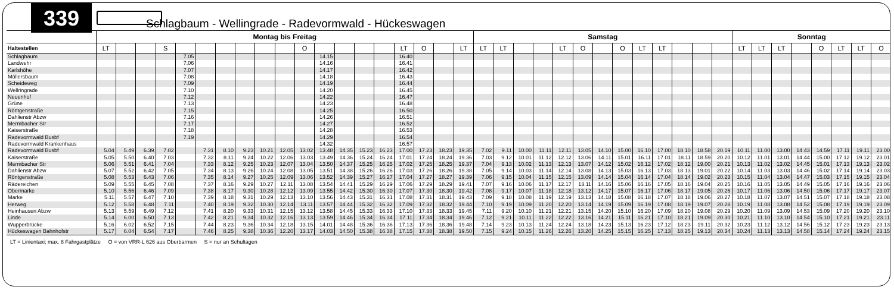339
Schlagbaum - Wellingrade - Radevormwald - Hückeswagen
| | Montag bis Freitag | | | | | | | | | | | | | | | | | | | Samstag | | | | | | | | | | | | | Sonntag | | | | | | | |
| --- | --- | --- | --- | --- | --- | --- | --- | --- | --- | --- | --- | --- | --- | --- | --- | --- | --- | --- | --- | --- | --- | --- | --- | --- | --- | --- | --- | --- | --- | --- | --- | --- | --- | --- | --- | --- | --- | --- | --- | --- |
| Haltestellen | LT | | | S | | | | | | | O | | | | | LT | O | | LT | LT | LT | | | LT | O | | O | LT | LT | | | | LT | LT | LT | | O | LT | LT | O |
| Schlagbaum | | | | | 7.05 | | | | | | | 14.15 | | | | 16.40 | | | | | | | | | | | | | | | | | | | | | | | | |
| Landwehr | | | | | 7.06 | | | | | | | 14.16 | | | | 16.41 | | | | | | | | | | | | | | | | | | | | | | | | |
| Karlshöhe | | | | | 7.07 | | | | | | | 14.17 | | | | 16.42 | | | | | | | | | | | | | | | | | | | | | | | | |
| Möllersbaum | | | | | 7.08 | | | | | | | 14.18 | | | | 16.43 | | | | | | | | | | | | | | | | | | | | | | | | |
| Scheideweg | | | | | 7.09 | | | | | | | 14.19 | | | | 16.44 | | | | | | | | | | | | | | | | | | | | | | | | |
| Wellringrade | | | | | 7.10 | | | | | | | 14.20 | | | | 16.45 | | | | | | | | | | | | | | | | | | | | | | | | |
| Neuenhof | | | | | 7.12 | | | | | | | 14.22 | | | | 16.47 | | | | | | | | | | | | | | | | | | | | | | | | |
| Grüne | | | | | 7.13 | | | | | | | 14.23 | | | | 16.48 | | | | | | | | | | | | | | | | | | | | | | | | |
| Röntgenstraße | | | | | 7.15 | | | | | | | 14.25 | | | | 16.50 | | | | | | | | | | | | | | | | | | | | | | | | |
| Dahlienstr Abzw | | | | | 7.16 | | | | | | | 14.26 | | | | 16.51 | | | | | | | | | | | | | | | | | | | | | | | | |
| Mermbacher Str | | | | | 7.17 | | | | | | | 14.27 | | | | 16.52 | | | | | | | | | | | | | | | | | | | | | | | | |
| Kaiserstraße | | | | | 7.18 | | | | | | | 14.28 | | | | 16.53 | | | | | | | | | | | | | | | | | | | | | | | | |
| Radevormwald Busbf | | | | | 7.19 | | | | | | | 14.29 | | | | 16.54 | | | | | | | | | | | | | | | | | | | | | | | | |
| Radevormwald Krankenhaus | | | | | | | | | | | | 14.32 | | | | 16.57 | | | | | | | | | | | | | | | | | | | | | | | | |
| Radevormwald Busbf | 5.04 | 5.49 | 6.39 | 7.02 | | 7.31 | 8.10 | 9.23 | 10.21 | 12.05 | 13.02 | 13.48 | 14.35 | 15.23 | 16.23 | 17.00 | 17.23 | 18.23 | 19.35 | 7.02 | 9.11 | 10.00 | 11.11 | 12.11 | 13.05 | 14.10 | 15.00 | 16.10 | 17.00 | 18.10 | 18.58 | 20.19 | 10.11 | 11.00 | 13.00 | 14.43 | 14.59 | 17.11 | 19.11 | 23.00 |
| Kaiserstraße | 5.05 | 5.50 | 6.40 | 7.03 | | 7.32 | 8.11 | 9.24 | 10.22 | 12.06 | 13.03 | 13.49 | 14.36 | 15.24 | 16.24 | 17.01 | 17.24 | 18.24 | 19.36 | 7.03 | 9.12 | 10.01 | 11.12 | 12.12 | 13.06 | 14.11 | 15.01 | 16.11 | 17.01 | 18.11 | 18.59 | 20.20 | 10.12 | 11.01 | 13.01 | 14.44 | 15.00 | 17.12 | 19.12 | 23.01 |
| Mermbacher Str | 5.06 | 5.51 | 6.41 | 7.04 | | 7.33 | 8.12 | 9.25 | 10.23 | 12.07 | 13.04 | 13.50 | 14.37 | 15.25 | 16.25 | 17.02 | 17.25 | 18.25 | 19.37 | 7.04 | 9.13 | 10.02 | 11.13 | 12.13 | 13.07 | 14.12 | 15.02 | 16.12 | 17.02 | 18.12 | 19.00 | 20.21 | 10.13 | 11.02 | 13.02 | 14.45 | 15.01 | 17.13 | 19.13 | 23.02 |
| Dahlienstr Abzw | 5.07 | 5.52 | 6.42 | 7.05 | | 7.34 | 8.13 | 9.26 | 10.24 | 12.08 | 13.05 | 13.51 | 14.38 | 15.26 | 16.26 | 17.03 | 17.26 | 18.26 | 19.38 | 7.05 | 9.14 | 10.03 | 11.14 | 12.14 | 13.08 | 14.13 | 15.03 | 16.13 | 17.03 | 18.13 | 19.01 | 20.22 | 10.14 | 11.03 | 13.03 | 14.46 | 15.02 | 17.14 | 19.14 | 23.03 |
| Röntgenstraße | 5.08 | 5.53 | 6.43 | 7.06 | | 7.35 | 8.14 | 9.27 | 10.25 | 12.09 | 13.06 | 13.52 | 14.39 | 15.27 | 16.27 | 17.04 | 17.27 | 18.27 | 19.39 | 7.06 | 9.15 | 10.04 | 11.15 | 12.15 | 13.09 | 14.14 | 15.04 | 16.14 | 17.04 | 18.14 | 19.02 | 20.23 | 10.15 | 11.04 | 13.04 | 14.47 | 15.03 | 17.15 | 19.15 | 23.04 |
| Rädereichen | 5.09 | 5.55 | 6.45 | 7.08 | | 7.37 | 8.16 | 9.29 | 10.27 | 12.11 | 13.08 | 13.54 | 14.41 | 15.29 | 16.29 | 17.06 | 17.29 | 18.29 | 19.41 | 7.07 | 9.16 | 10.06 | 11.17 | 12.17 | 13.11 | 14.16 | 15.06 | 16.16 | 17.05 | 18.16 | 19.04 | 20.25 | 10.16 | 11.05 | 13.05 | 14.49 | 15.05 | 17.16 | 19.16 | 23.06 |
| Obermarke | 5.10 | 5.56 | 6.46 | 7.09 | | 7.38 | 8.17 | 9.30 | 10.28 | 12.12 | 13.09 | 13.55 | 14.42 | 15.30 | 16.30 | 17.07 | 17.30 | 18.30 | 19.42 | 7.08 | 9.17 | 10.07 | 11.18 | 12.18 | 13.12 | 14.17 | 15.07 | 16.17 | 17.06 | 18.17 | 19.05 | 20.26 | 10.17 | 11.06 | 13.06 | 14.50 | 15.06 | 17.17 | 19.17 | 23.07 |
| Marke | 5.11 | 5.57 | 6.47 | 7.10 | | 7.39 | 8.18 | 9.31 | 10.29 | 12.13 | 13.10 | 13.56 | 14.43 | 15.31 | 16.31 | 17.08 | 17.31 | 18.31 | 19.43 | 7.09 | 9.18 | 10.08 | 11.19 | 12.19 | 13.13 | 14.18 | 15.08 | 16.18 | 17.07 | 18.18 | 19.06 | 20.27 | 10.18 | 11.07 | 13.07 | 14.51 | 15.07 | 17.18 | 19.18 | 23.08 |
| Herweg | 5.12 | 5.58 | 6.48 | 7.11 | | 7.40 | 8.19 | 9.32 | 10.30 | 12.14 | 13.11 | 13.57 | 14.44 | 15.32 | 16.32 | 17.09 | 17.32 | 18.32 | 19.44 | 7.10 | 9.19 | 10.09 | 11.20 | 12.20 | 13.14 | 14.19 | 15.09 | 16.19 | 17.08 | 18.19 | 19.07 | 20.28 | 10.19 | 11.08 | 13.08 | 14.52 | 15.08 | 17.19 | 19.19 | 23.09 |
| Heinhausen Abzw | 5.13 | 5.59 | 6.49 | 7.12 | | 7.41 | 8.20 | 9.33 | 10.31 | 12.15 | 13.12 | 13.58 | 14.45 | 15.33 | 16.33 | 17.10 | 17.33 | 18.33 | 19.45 | 7.11 | 9.20 | 10.10 | 11.21 | 12.21 | 13.15 | 14.20 | 15.10 | 16.20 | 17.09 | 18.20 | 19.08 | 20.29 | 10.20 | 11.09 | 13.09 | 14.53 | 15.09 | 17.20 | 19.20 | 23.10 |
| Linde | 5.14 | 6.00 | 6.50 | 7.13 | | 7.42 | 8.21 | 9.34 | 10.32 | 12.16 | 13.13 | 13.59 | 14.46 | 15.34 | 16.34 | 17.11 | 17.34 | 18.34 | 19.46 | 7.12 | 9.21 | 10.11 | 11.22 | 12.22 | 13.16 | 14.21 | 15.11 | 16.21 | 17.10 | 18.21 | 19.09 | 20.30 | 10.21 | 11.10 | 13.10 | 14.54 | 15.10 | 17.21 | 19.21 | 23.11 |
| Wupperbrücke | 5.16 | 6.02 | 6.52 | 7.15 | | 7.44 | 8.23 | 9.36 | 10.34 | 12.18 | 13.15 | 14.01 | 14.48 | 15.36 | 16.36 | 17.13 | 17.36 | 18.36 | 19.48 | 7.14 | 9.23 | 10.13 | 11.24 | 12.24 | 13.18 | 14.23 | 15.13 | 16.23 | 17.12 | 18.23 | 19.11 | 20.32 | 10.23 | 11.12 | 13.12 | 14.56 | 15.12 | 17.23 | 19.23 | 23.13 |
| Hückeswagen Bahnhofstr | 5.17 | 6.04 | 6.54 | 7.17 | | 7.46 | 8.25 | 9.38 | 10.36 | 12.20 | 13.17 | 14.03 | 14.50 | 15.38 | 16.38 | 17.15 | 17.38 | 18.38 | 19.50 | 7.15 | 9.24 | 10.15 | 11.26 | 12.26 | 13.20 | 14.25 | 15.15 | 16.25 | 17.13 | 18.25 | 19.13 | 20.34 | 10.24 | 11.13 | 13.13 | 14.58 | 15.14 | 17.24 | 19.24 | 23.15 |
LT = Linientaxi; max. 8 Fahrgastplätze O = von VRR-L 626 aus Oberbarmen S = nur an Schultagen